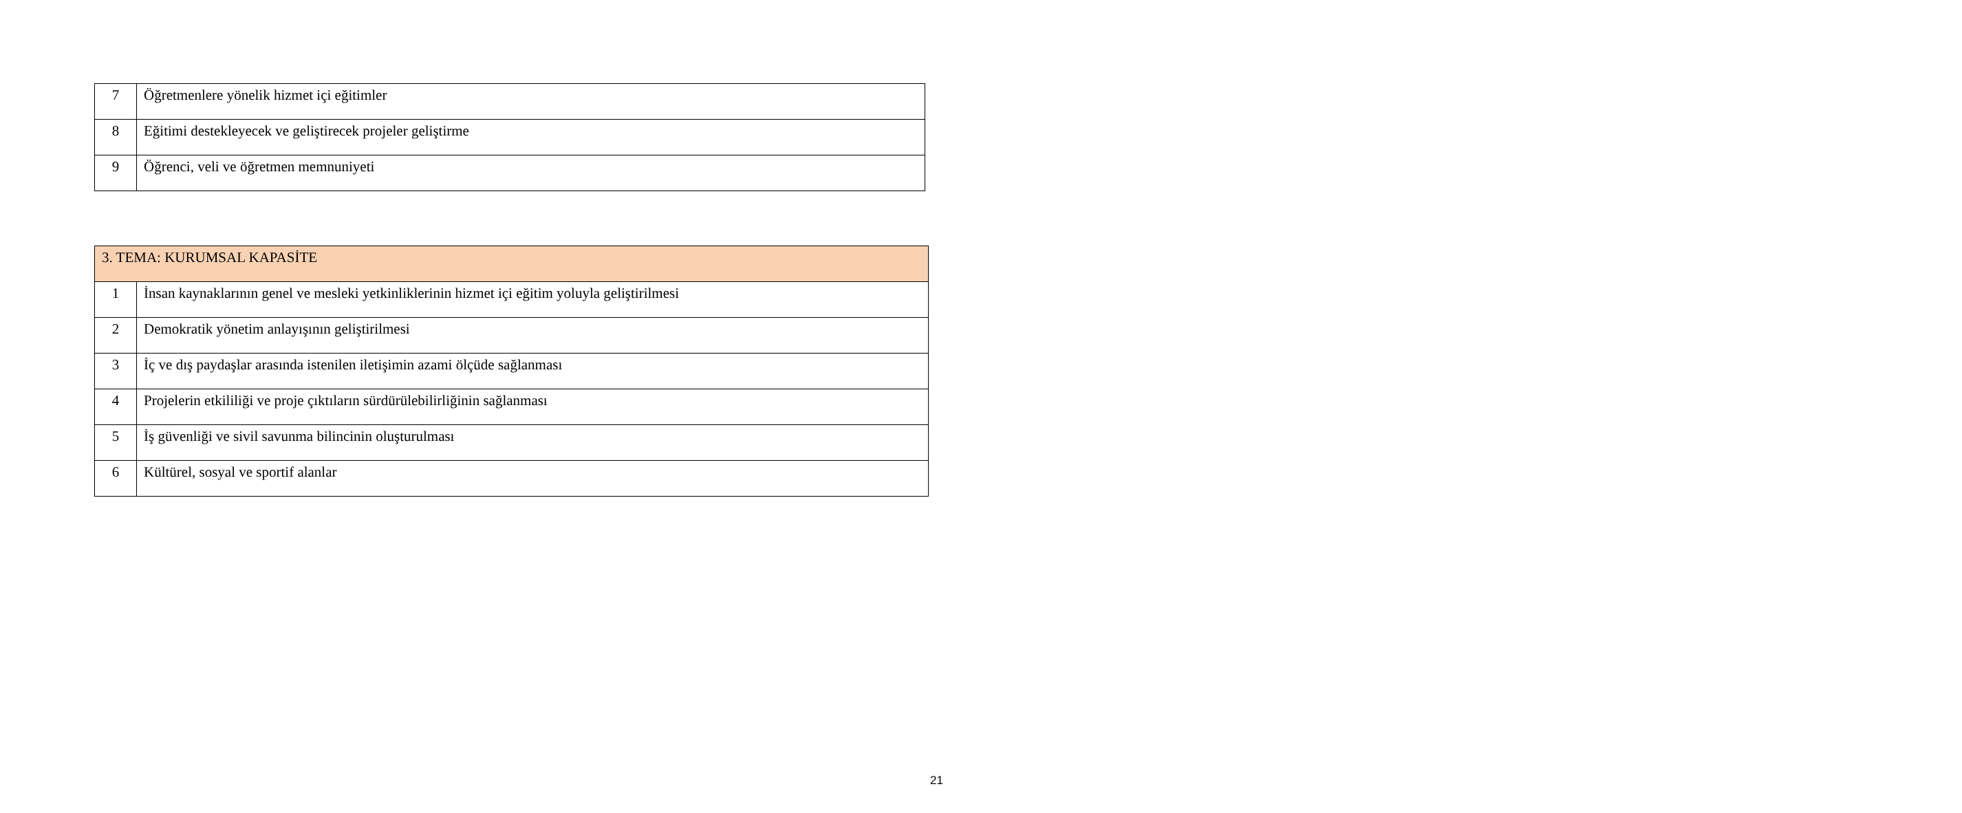| 7 | Öğretmenlere yönelik hizmet içi eğitimler |
| 8 | Eğitimi destekleyecek ve geliştirecek projeler geliştirme |
| 9 | Öğrenci, veli ve öğretmen memnuniyeti |
| 3. TEMA: KURUMSAL KAPASİTE | |
| 1 | İnsan kaynaklarının genel ve mesleki yetkinliklerinin hizmet içi eğitim yoluyla geliştirilmesi |
| 2 | Demokratik yönetim anlayışının geliştirilmesi |
| 3 | İç ve dış paydaşlar arasında istenilen iletişimin azami ölçüde sağlanması |
| 4 | Projelerin etkililiği ve proje çıktıların sürdürülebilirliğinin sağlanması |
| 5 | İş güvenliği ve sivil savunma bilincinin oluşturulması |
| 6 | Kültürel, sosyal ve sportif alanlar |
21